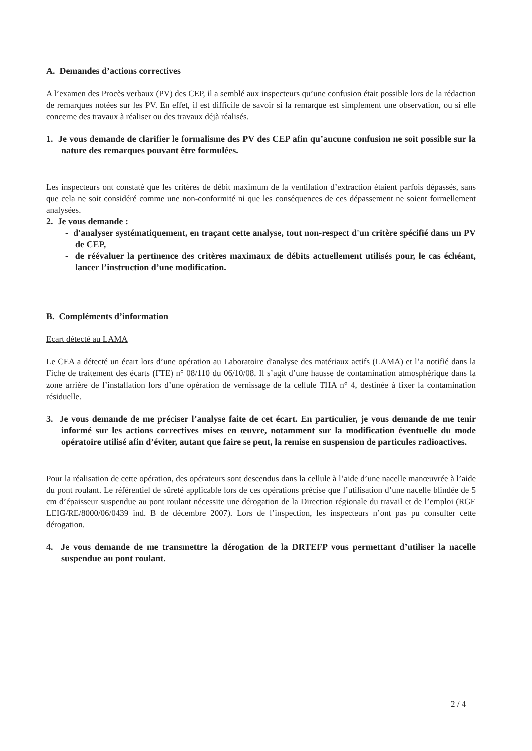A. Demandes d’actions correctives
A l’examen des Procès verbaux (PV) des CEP, il a semblé aux inspecteurs qu’une confusion était possible lors de la rédaction de remarques notées sur les PV. En effet, il est difficile de savoir si la remarque est simplement une observation, ou si elle concerne des travaux à réaliser ou des travaux déjà réalisés.
1. Je vous demande de clarifier le formalisme des PV des CEP afin qu’aucune confusion ne soit possible sur la nature des remarques pouvant être formulées.
Les inspecteurs ont constaté que les critères de débit maximum de la ventilation d’extraction étaient parfois dépassés, sans que cela ne soit considéré comme une non-conformité ni que les conséquences de ces dépassement ne soient formellement analysées.
2. Je vous demande :
- d'analyser systématiquement, en traçant cette analyse, tout non-respect d'un critère spécifié dans un PV de CEP,
- de réévaluer la pertinence des critères maximaux de débits actuellement utilisés pour, le cas échéant, lancer l’instruction d’une modification.
B. Compléments d’information
Ecart détecté au LAMA
Le CEA a détecté un écart lors d’une opération au Laboratoire d'analyse des matériaux actifs (LAMA) et l’a notifié dans la Fiche de traitement des écarts (FTE) n° 08/110 du 06/10/08. Il s’agit d’une hausse de contamination atmosphérique dans la zone arrière de l’installation lors d’une opération de vernissage de la cellule THA n° 4, destinée à fixer la contamination résiduelle.
3. Je vous demande de me préciser l’analyse faite de cet écart. En particulier, je vous demande de me tenir informé sur les actions correctives mises en œuvre, notamment sur la modification éventuelle du mode opératoire utilisé afin d’éviter, autant que faire se peut, la remise en suspension de particules radioactives.
Pour la réalisation de cette opération, des opérateurs sont descendus dans la cellule à l’aide d’une nacelle manœuvrée à l’aide du pont roulant. Le référentiel de sûreté applicable lors de ces opérations précise que l’utilisation d’une nacelle blindée de 5 cm d’épaisseur suspendue au pont roulant nécessite une dérogation de la Direction régionale du travail et de l’emploi (RGE LEIG/RE/8000/06/0439 ind. B de décembre 2007). Lors de l’inspection, les inspecteurs n’ont pas pu consulter cette dérogation.
4. Je vous demande de me transmettre la dérogation de la DRTEFP vous permettant d’utiliser la nacelle suspendue au pont roulant.
2 / 4